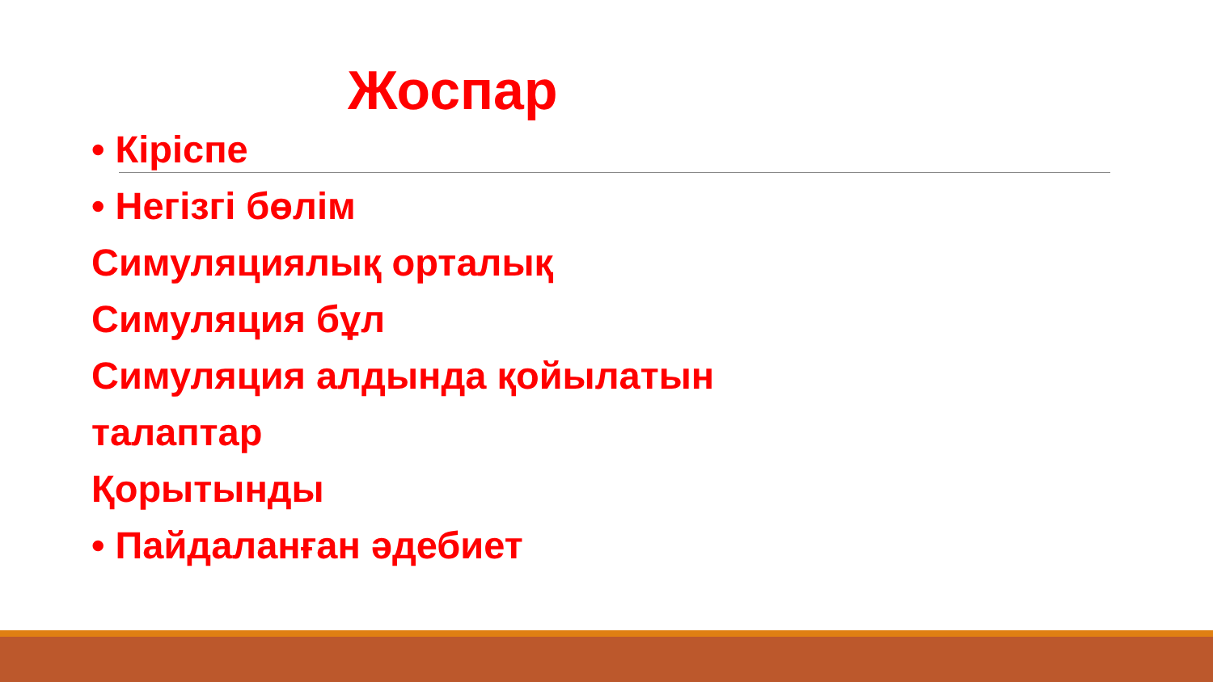Жоспар
• Кіріспе
• Негізгі бөлім
Симуляциялық орталық
Симуляция бұл
Симуляция алдында қойылатын
талаптар
Қорытынды
• Пайдаланған әдебиет